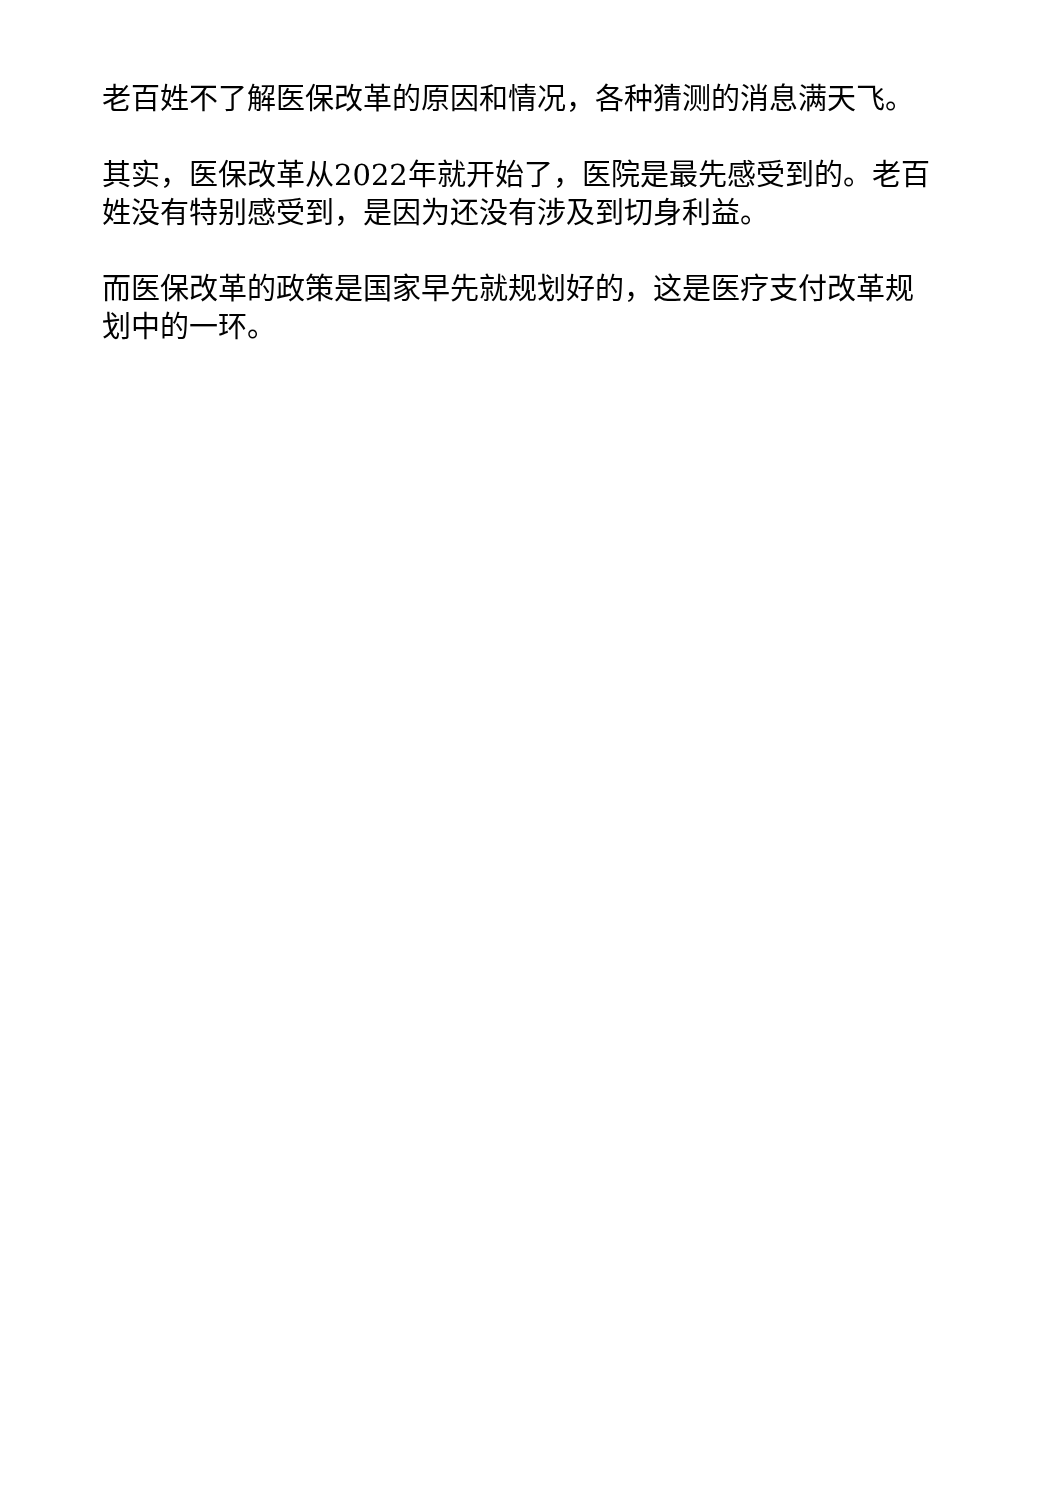老百姓不了解医保改革的原因和情况，各种猜测的消息满天飞。
其实，医保改革从2022年就开始了，医院是最先感受到的。老百姓没有特别感受到，是因为还没有涉及到切身利益。
而医保改革的政策是国家早先就规划好的，这是医疗支付改革规划中的一环。